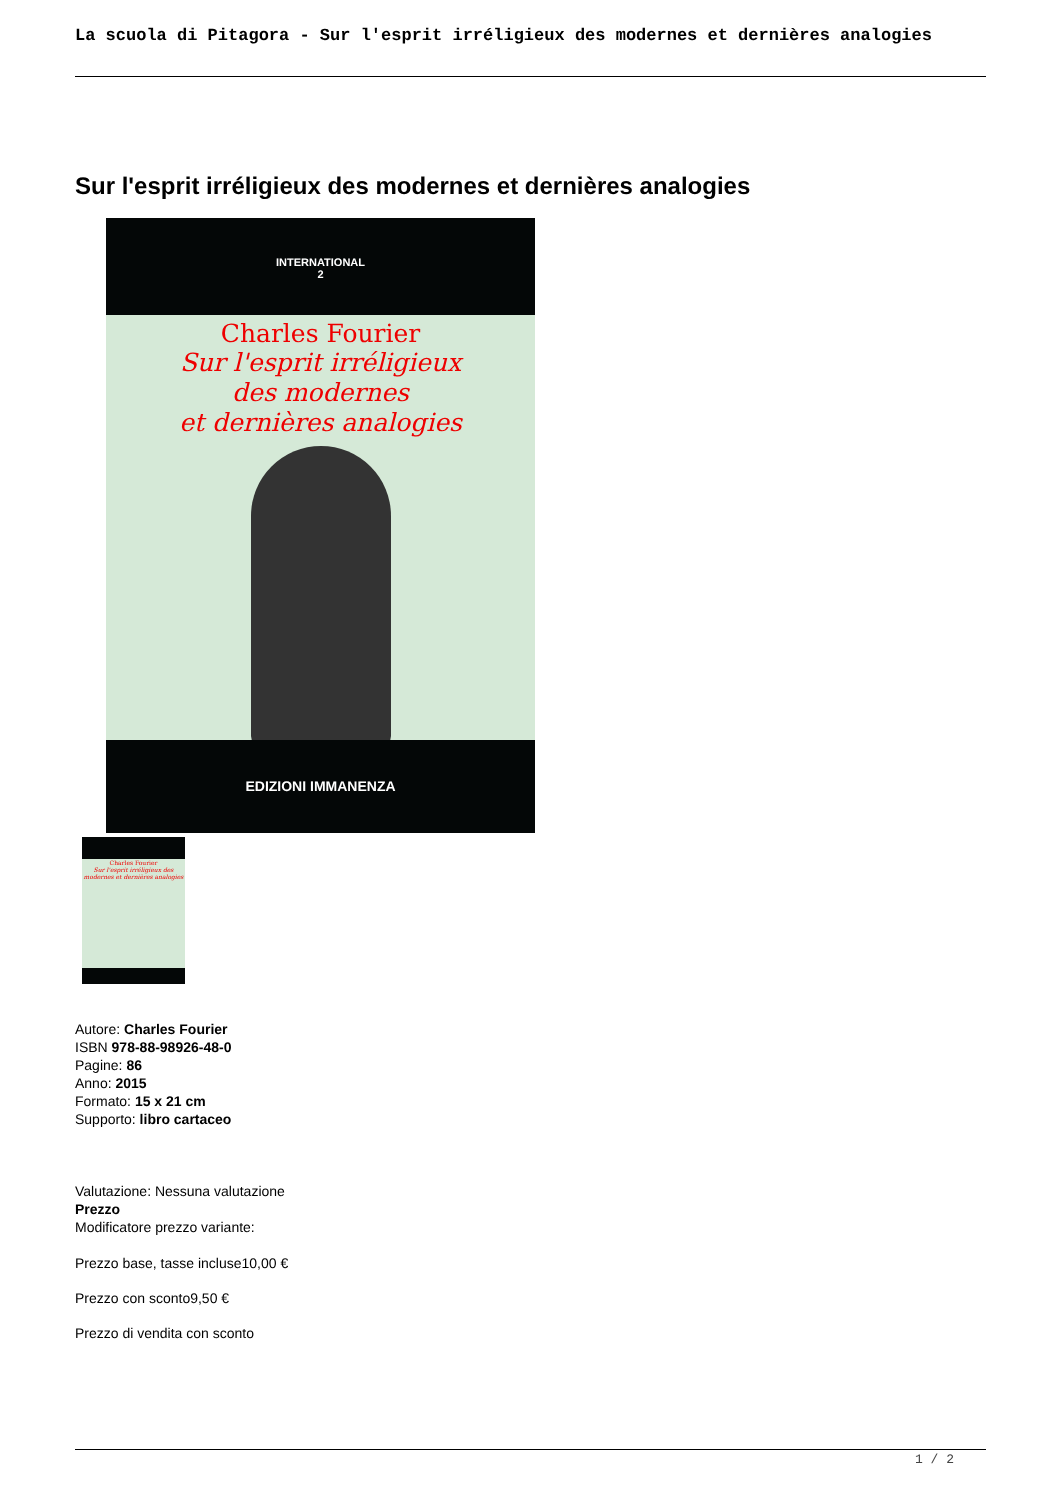La scuola di Pitagora - Sur l'esprit irréligieux des modernes et dernières analogies
Sur l'esprit irréligieux des modernes et dernières analogies
INTERNATIONAL
2
Charles Fourier
Sur l'esprit irréligieux
des modernes
et dernières analogies
EDIZIONI IMMANENZA
Charles Fourier
Sur l'esprit irréligieux des modernes et dernières analogies
Autore: Charles Fourier
ISBN 978-88-98926-48-0
Pagine: 86
Anno: 2015
Formato: 15 x 21 cm
Supporto: libro cartaceo
Valutazione: Nessuna valutazione
Prezzo
Modificatore prezzo variante:
Prezzo base, tasse incluse10,00 €
Prezzo con sconto9,50 €
Prezzo di vendita con sconto
1 / 2